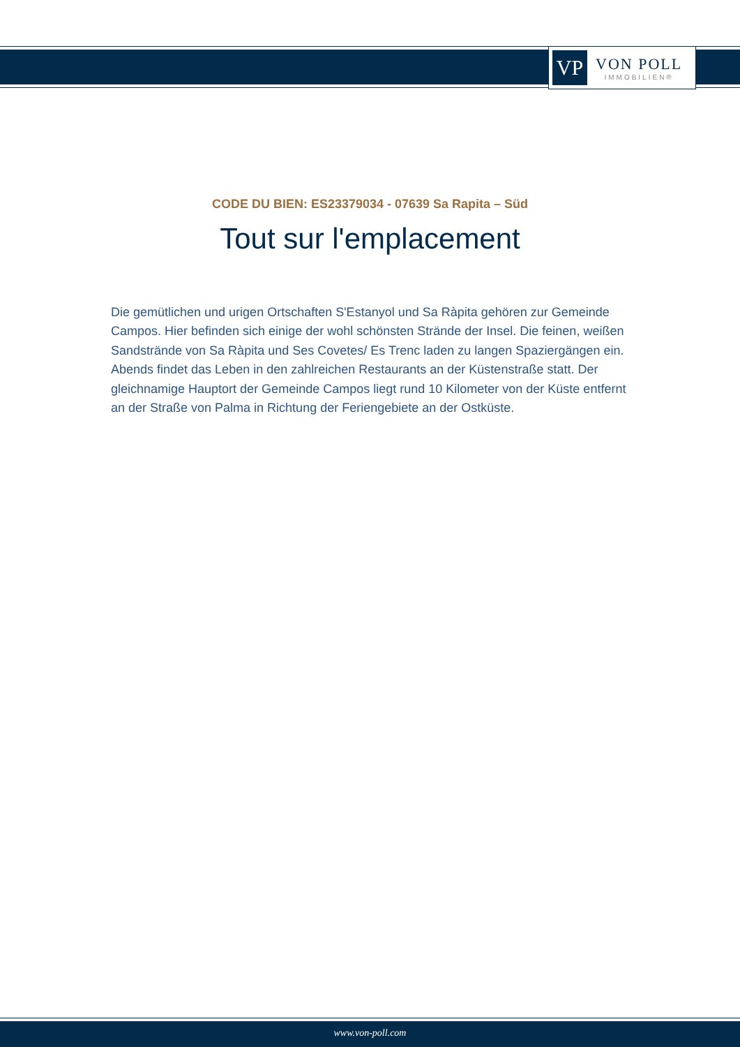VP
VON POLL
IMMOBILIEN®
CODE DU BIEN: ES23379034 - 07639 Sa Rapita – Süd
Tout sur l'emplacement
Die gemütlichen und urigen Ortschaften S'Estanyol und Sa Ràpita gehören zur Gemeinde Campos. Hier befinden sich einige der wohl schönsten Strände der Insel. Die feinen, weißen Sandstrände von Sa Ràpita und Ses Covetes/ Es Trenc laden zu langen Spaziergängen ein. Abends findet das Leben in den zahlreichen Restaurants an der Küstenstraße statt. Der gleichnamige Hauptort der Gemeinde Campos liegt rund 10 Kilometer von der Küste entfernt an der Straße von Palma in Richtung der Feriengebiete an der Ostküste.
www.von-poll.com